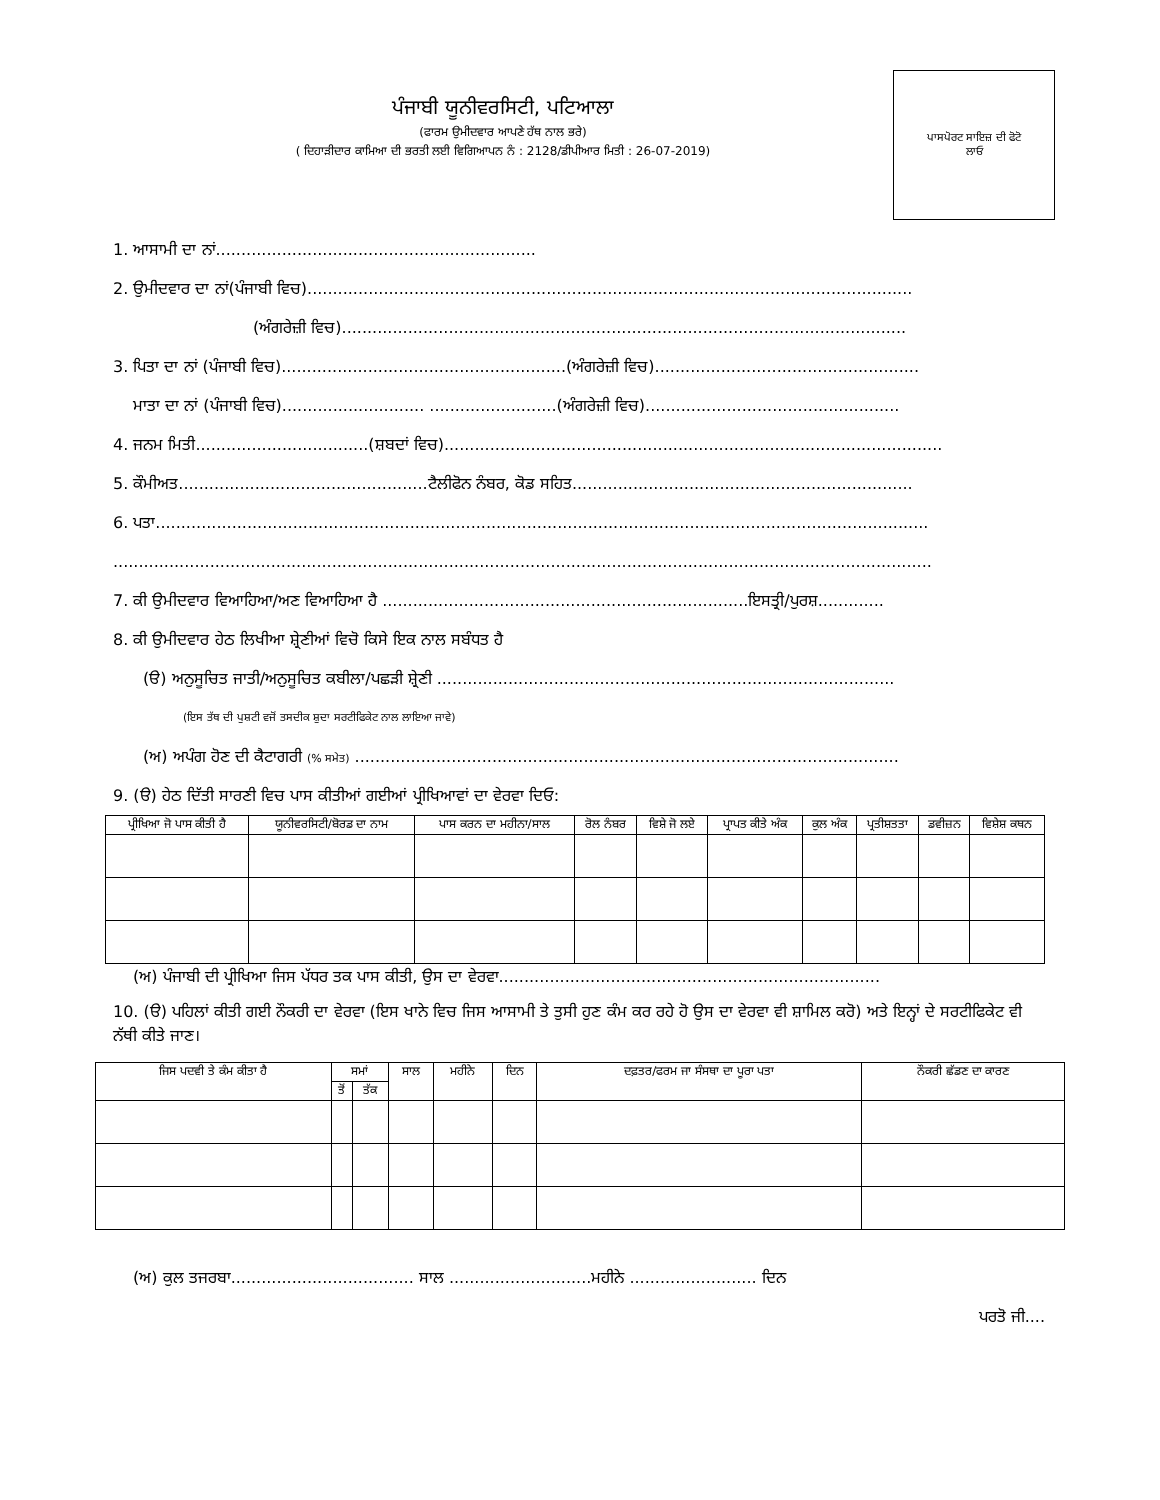ਪੰਜਾਬੀ ਯੂਨੀਵਰਸਿਟੀ, ਪਟਿਆਲਾ
(ਫਾਰਮ ਉਮੀਦਵਾਰ ਆਪਣੇ ਹੱਥ ਨਾਲ ਭਰੇ)
( ਦਿਹਾੜੀਦਾਰ ਕਾਮਿਆ ਦੀ ਭਰਤੀ ਲਈ ਵਿਗਿਆਪਨ ਨੰ : 2128/ਡੀਪੀਆਰ ਮਿਤੀ : 26-07-2019)
ਪਾਸਪੋਰਟ ਸਾਇਜ਼ ਦੀ ਫੋਟੋ
ਲਾਓ
1. ਆਸਾਮੀ ਦਾ ਨਾਂ...............................................................
2. ਉਮੀਦਵਾਰ ਦਾ ਨਾਂ(ਪੰਜਾਬੀ ਵਿਚ).......................................................................................................................
(ਅੰਗਰੇਜ਼ੀ ਵਿਚ)...............................................................................................................
3. ਪਿਤਾ ਦਾ ਨਾਂ (ਪੰਜਾਬੀ ਵਿਚ)........................................................(ਅੰਗਰੇਜ਼ੀ ਵਿਚ)....................................................
ਮਾਤਾ ਦਾ ਨਾਂ (ਪੰਜਾਬੀ ਵਿਚ)............................ .........................(ਅੰਗਰੇਜ਼ੀ ਵਿਚ)..................................................
4. ਜਨਮ ਮਿਤੀ..................................(ਸ਼ਬਦਾਂ ਵਿਚ)..................................................................................................
5. ਕੌਮੀਅਤ.................................................ਟੈਲੀਫੋਨ ਨੰਬਰ, ਕੋਡ ਸਹਿਤ...................................................................
6. ਪਤਾ........................................................................................................................................................
.................................................................................................................................................................
7. ਕੀ ਉਮੀਦਵਾਰ ਵਿਆਹਿਆ/ਅਣ ਵਿਆਹਿਆ ਹੈ ........................................................................ਇਸਤ੍ਰੀ/ਪੁਰਸ਼.............
8. ਕੀ ਉਮੀਦਵਾਰ ਹੇਠ ਲਿਖੀਆ ਸ਼੍ਰੇਣੀਆਂ ਵਿਚੋ ਕਿਸੇ ਇਕ ਨਾਲ ਸਬੰਧਤ ਹੈ
(ੳ) ਅਨੁਸੂਚਿਤ ਜਾਤੀ/ਅਨੁਸੂਚਿਤ ਕਬੀਲਾ/ਪਛੜੀ ਸ਼੍ਰੇਣੀ ..........................................................................................
(ਇਸ ਤੱਥ ਦੀ ਪੁਸ਼ਟੀ ਵਜੋਂ ਤਸਦੀਕ ਸ਼ੁਦਾ ਸਰਟੀਫਿਕੇਟ ਨਾਲ ਲਾਇਆ ਜਾਵੇ)
(ਅ) ਅਪੰਗ ਹੋਣ ਦੀ ਕੈਟਾਗਰੀ (% ਸਮੇਤ) ...........................................................................................................
9. (ੳ) ਹੇਠ ਦਿੱਤੀ ਸਾਰਣੀ ਵਿਚ ਪਾਸ ਕੀਤੀਆਂ ਗਈਆਂ ਪ੍ਰੀਖਿਆਵਾਂ ਦਾ ਵੇਰਵਾ ਦਿਓ:
| ਪ੍ਰੀਖਿਆ ਜੋ ਪਾਸ ਕੀਤੀ ਹੈ | ਯੂਨੀਵਰਸਿਟੀ/ਬੋਰਡ ਦਾ ਨਾਮ | ਪਾਸ ਕਰਨ ਦਾ ਮਹੀਨਾ/ਸਾਲ | ਰੋਲ ਨੰਬਰ | ਵਿਸ਼ੇ ਜੋ ਲਏ | ਪ੍ਰਾਪਤ ਕੀਤੇ ਅੰਕ | ਕੁਲ ਅੰਕ | ਪ੍ਰਤੀਸ਼ਤਤਾ | ਡਵੀਜ਼ਨ | ਵਿਸ਼ੇਸ਼ ਕਥਨ |
| --- | --- | --- | --- | --- | --- | --- | --- | --- | --- |
(ਅ) ਪੰਜਾਬੀ ਦੀ ਪ੍ਰੀਖਿਆ ਜਿਸ ਪੱਧਰ ਤਕ ਪਾਸ ਕੀਤੀ, ਉਸ ਦਾ ਵੇਰਵਾ...........................................................................
10. (ੳ) ਪਹਿਲਾਂ ਕੀਤੀ ਗਈ ਨੌਕਰੀ ਦਾ ਵੇਰਵਾ (ਇਸ ਖਾਨੇ ਵਿਚ ਜਿਸ ਆਸਾਮੀ ਤੇ ਤੁਸੀ ਹੁਣ ਕੰਮ ਕਰ ਰਹੇ ਹੋ ਉਸ ਦਾ ਵੇਰਵਾ ਵੀ ਸ਼ਾਮਿਲ ਕਰੋ) ਅਤੇ ਇਨ੍ਹਾਂ ਦੇ ਸਰਟੀਫਿਕੇਟ ਵੀ ਨੱਥੀ ਕੀਤੇ ਜਾਣ।
| ਜਿਸ ਪਦਵੀ ਤੇ ਕੰਮ ਕੀਤਾ ਹੈ | ਸਮਾਂ | | ਸਾਲ | ਮਹੀਨੇ | ਦਿਨ | ਦਫ਼ਤਰ/ਫਰਮ ਜਾ ਸੰਸਥਾ ਦਾ ਪੂਰਾ ਪਤਾ | ਨੌਕਰੀ ਛੱਡਣ ਦਾ ਕਾਰਣ |
| --- | --- | --- | --- | --- | --- | --- | --- |
| | ਤੋਂ | ਤੱਕ | | | | | |
(ਅ) ਕੁਲ ਤਜਰਬਾ.................................... ਸਾਲ ............................ਮਹੀਨੇ ......................... ਦਿਨ
ਪਰਤੋ ਜੀ....